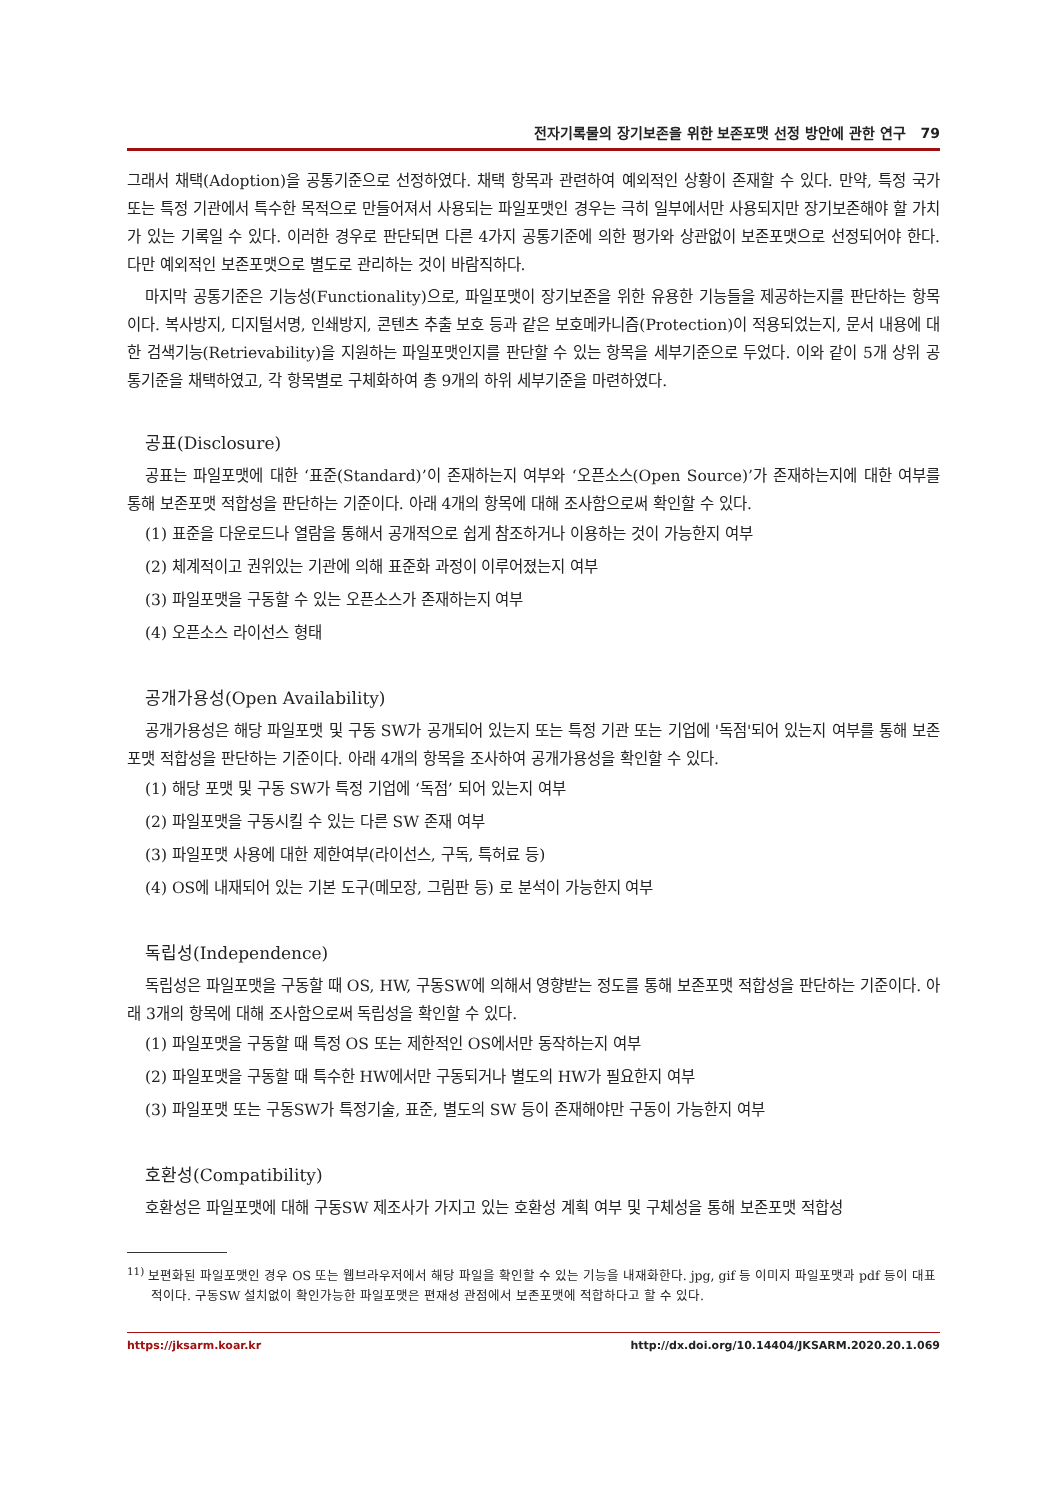전자기록물의 장기보존을 위한 보존포맷 선정 방안에 관한 연구 79
그래서 채택(Adoption)을 공통기준으로 선정하였다. 채택 항목과 관련하여 예외적인 상황이 존재할 수 있다. 만약, 특정 국가 또는 특정 기관에서 특수한 목적으로 만들어져서 사용되는 파일포맷인 경우는 극히 일부에서만 사용되지만 장기보존해야 할 가치가 있는 기록일 수 있다. 이러한 경우로 판단되면 다른 4가지 공통기준에 의한 평가와 상관없이 보존포맷으로 선정되어야 한다. 다만 예외적인 보존포맷으로 별도로 관리하는 것이 바람직하다.
마지막 공통기준은 기능성(Functionality)으로, 파일포맷이 장기보존을 위한 유용한 기능들을 제공하는지를 판단하는 항목이다. 복사방지, 디지털서명, 인쇄방지, 콘텐츠 추출 보호 등과 같은 보호메카니즘(Protection)이 적용되었는지, 문서 내용에 대한 검색기능(Retrievability)을 지원하는 파일포맷인지를 판단할 수 있는 항목을 세부기준으로 두었다. 이와 같이 5개 상위 공통기준을 채택하였고, 각 항목별로 구체화하여 총 9개의 하위 세부기준을 마련하였다.
공표(Disclosure)
공표는 파일포맷에 대한 ‘표준(Standard)’이 존재하는지 여부와 ‘오픈소스(Open Source)’가 존재하는지에 대한 여부를 통해 보존포맷 적합성을 판단하는 기준이다. 아래 4개의 항목에 대해 조사함으로써 확인할 수 있다.
(1) 표준을 다운로드나 열람을 통해서 공개적으로 쉽게 참조하거나 이용하는 것이 가능한지 여부
(2) 체계적이고 권위있는 기관에 의해 표준화 과정이 이루어졌는지 여부
(3) 파일포맷을 구동할 수 있는 오픈소스가 존재하는지 여부
(4) 오픈소스 라이선스 형태
공개가용성(Open Availability)
공개가용성은 해당 파일포맷 및 구동 SW가 공개되어 있는지 또는 특정 기관 또는 기업에 '독점'되어 있는지 여부를 통해 보존포맷 적합성을 판단하는 기준이다. 아래 4개의 항목을 조사하여 공개가용성을 확인할 수 있다.
(1) 해당 포맷 및 구동 SW가 특정 기업에 ‘독점’ 되어 있는지 여부
(2) 파일포맷을 구동시킬 수 있는 다른 SW 존재 여부
(3) 파일포맷 사용에 대한 제한여부(라이선스, 구독, 특허료 등)
(4) OS에 내재되어 있는 기본 도구(메모장, 그림판 등) 로 분석이 가능한지 여부
독립성(Independence)
독립성은 파일포맷을 구동할 때 OS, HW, 구동SW에 의해서 영향받는 정도를 통해 보존포맷 적합성을 판단하는 기준이다. 아래 3개의 항목에 대해 조사함으로써 독립성을 확인할 수 있다.
(1) 파일포맷을 구동할 때 특정 OS 또는 제한적인 OS에서만 동작하는지 여부
(2) 파일포맷을 구동할 때 특수한 HW에서만 구동되거나 별도의 HW가 필요한지 여부
(3) 파일포맷 또는 구동SW가 특정기술, 표준, 별도의 SW 등이 존재해야만 구동이 가능한지 여부
호환성(Compatibility)
호환성은 파일포맷에 대해 구동SW 제조사가 가지고 있는 호환성 계획 여부 및 구체성을 통해 보존포맷 적합성
<sup>11)</sup> 보편화된 파일포맷인 경우 OS 또는 웹브라우저에서 해당 파일을 확인할 수 있는 기능을 내재화한다. jpg, gif 등 이미지 파일포맷과 pdf 등이 대표적이다. 구동SW 설치없이 확인가능한 파일포맷은 편재성 관점에서 보존포맷에 적합하다고 할 수 있다.
https://jksarm.koar.kr http://dx.doi.org/10.14404/JKSARM.2020.20.1.069